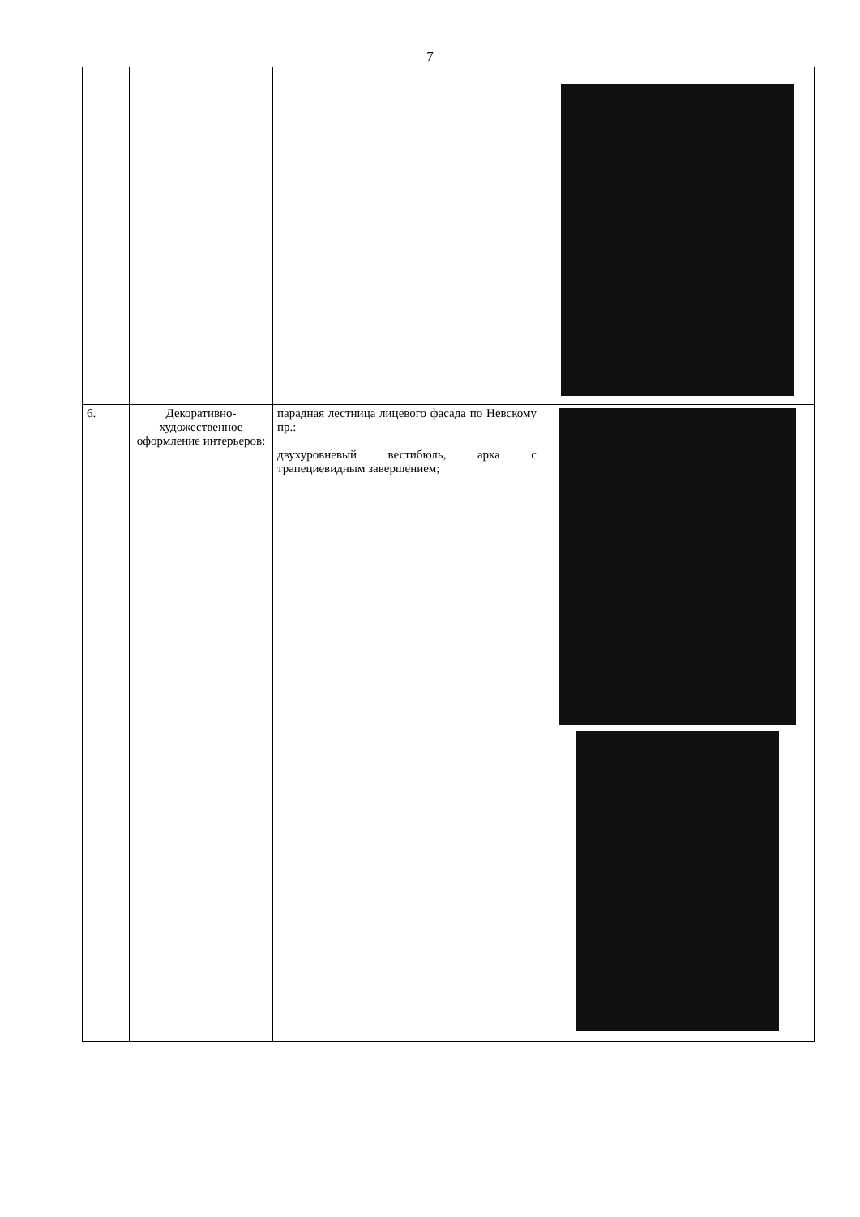7
| 6. | Декоративно-художественное оформление интерьеров: | парадная лестница лицевого фасада по Невскому пр.: двухуровневый вестибюль, арка с трапециевидным завершением; | |